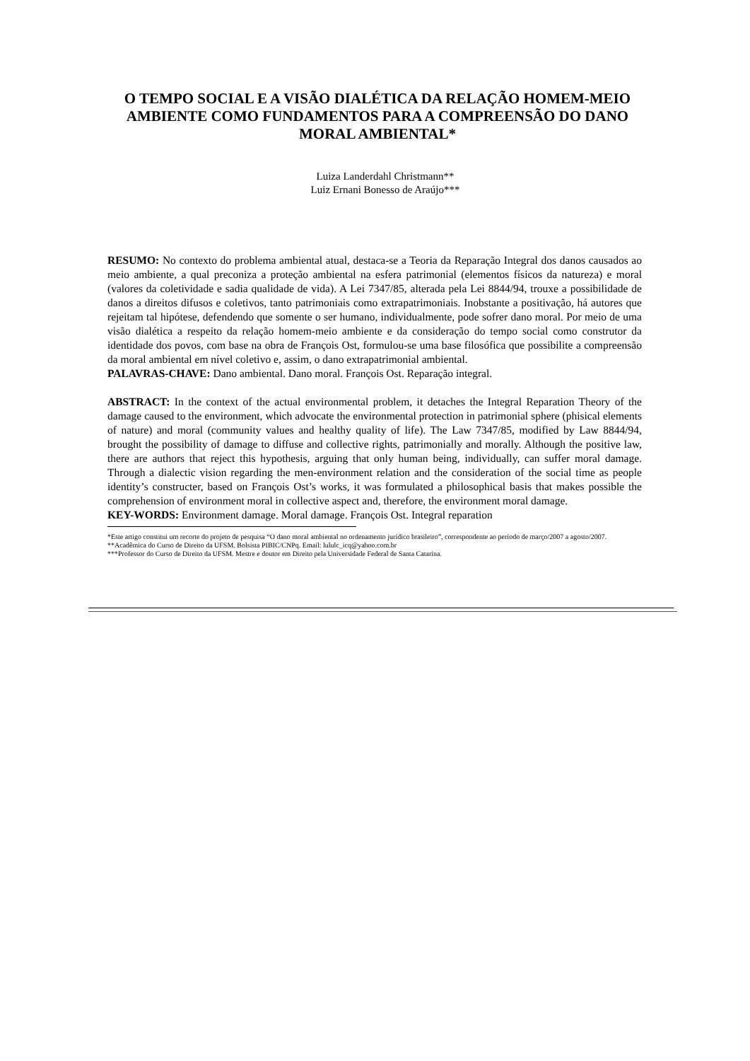O TEMPO SOCIAL E A VISÃO DIALÉTICA DA RELAÇÃO HOMEM-MEIO AMBIENTE COMO FUNDAMENTOS PARA A COMPREENSÃO DO DANO MORAL AMBIENTAL*
Luiza Landerdahl Christmann**
Luiz Ernani Bonesso de Araújo***
RESUMO: No contexto do problema ambiental atual, destaca-se a Teoria da Reparação Integral dos danos causados ao meio ambiente, a qual preconiza a proteção ambiental na esfera patrimonial (elementos físicos da natureza) e moral (valores da coletividade e sadia qualidade de vida). A Lei 7347/85, alterada pela Lei 8844/94, trouxe a possibilidade de danos a direitos difusos e coletivos, tanto patrimoniais como extrapatrimoniais. Inobstante a positivação, há autores que rejeitam tal hipótese, defendendo que somente o ser humano, individualmente, pode sofrer dano moral. Por meio de uma visão dialética a respeito da relação homem-meio ambiente e da consideração do tempo social como construtor da identidade dos povos, com base na obra de François Ost, formulou-se uma base filosófica que possibilite a compreensão da moral ambiental em nível coletivo e, assim, o dano extrapatrimonial ambiental.
PALAVRAS-CHAVE: Dano ambiental. Dano moral. François Ost. Reparação integral.
ABSTRACT: In the context of the actual environmental problem, it detaches the Integral Reparation Theory of the damage caused to the environment, which advocate the environmental protection in patrimonial sphere (phisical elements of nature) and moral (community values and healthy quality of life). The Law 7347/85, modified by Law 8844/94, brought the possibility of damage to diffuse and collective rights, patrimonially and morally. Although the positive law, there are authors that reject this hypothesis, arguing that only human being, individually, can suffer moral damage. Through a dialectic vision regarding the men-environment relation and the consideration of the social time as people identity’s constructer, based on François Ost’s works, it was formulated a philosophical basis that makes possible the comprehension of environment moral in collective aspect and, therefore, the environment moral damage.
KEY-WORDS: Environment damage. Moral damage. François Ost. Integral reparation
*Este artigo constitui um recorte do projeto de pesquisa “O dano moral ambiental no ordenamento jurídico brasileiro”, correspondente ao período de março/2007 a agosto/2007.
**Acadêmica do Curso de Direito da UFSM. Bolsista PIBIC/CNPq. Email: lululc_icq@yahoo.com.br
***Professor do Curso de Direito da UFSM. Mestre e doutor em Direito pela Universidade Federal de Santa Catarina.